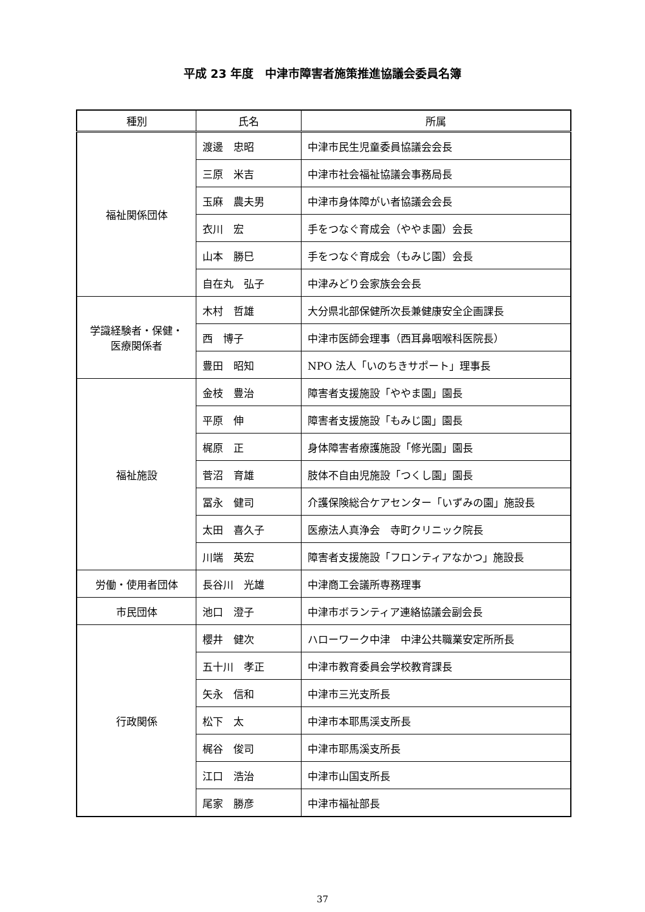平成 23 年度　中津市障害者施策推進協議会委員名簿
| 種別 | 氏名 | 所属 |
| --- | --- | --- |
| 福祉関係団体 | 渡邊 忠昭 | 中津市民生児童委員協議会会長 |
| | 三原 米吉 | 中津市社会福祉協議会事務局長 |
| | 玉麻 農夫男 | 中津市身体障がい者協議会会長 |
| | 衣川 宏 | 手をつなぐ育成会（ややま園）会長 |
| | 山本 勝巳 | 手をつなぐ育成会（もみじ園）会長 |
| | 自在丸 弘子 | 中津みどり会家族会会長 |
| 学識経験者・保健・ 医療関係者 | 木村 哲雄 | 大分県北部保健所次長兼健康安全企画課長 |
| | 西 博子 | 中津市医師会理事（西耳鼻咽喉科医院長） |
| | 豊田 昭知 | NPO 法人「いのちきサポート」理事長 |
| 福祉施設 | 金枝 豊治 | 障害者支援施設「ややま園」園長 |
| | 平原 伸 | 障害者支援施設「もみじ園」園長 |
| | 梶原 正 | 身体障害者療護施設「修光園」園長 |
| | 菅沼 育雄 | 肢体不自由児施設「つくし園」園長 |
| | 冨永 健司 | 介護保険総合ケアセンター「いずみの園」施設長 |
| | 太田 喜久子 | 医療法人真浄会 寺町クリニック院長 |
| | 川端 英宏 | 障害者支援施設「フロンティアなかつ」施設長 |
| 労働・使用者団体 | 長谷川 光雄 | 中津商工会議所専務理事 |
| 市民団体 | 池口 澄子 | 中津市ボランティア連絡協議会副会長 |
| 行政関係 | 櫻井 健次 | ハローワーク中津 中津公共職業安定所所長 |
| | 五十川 孝正 | 中津市教育委員会学校教育課長 |
| | 矢永 信和 | 中津市三光支所長 |
| | 松下 太 | 中津市本耶馬渓支所長 |
| | 梶谷 俊司 | 中津市耶馬溪支所長 |
| | 江口 浩治 | 中津市山国支所長 |
| | 尾家 勝彦 | 中津市福祉部長 |
37